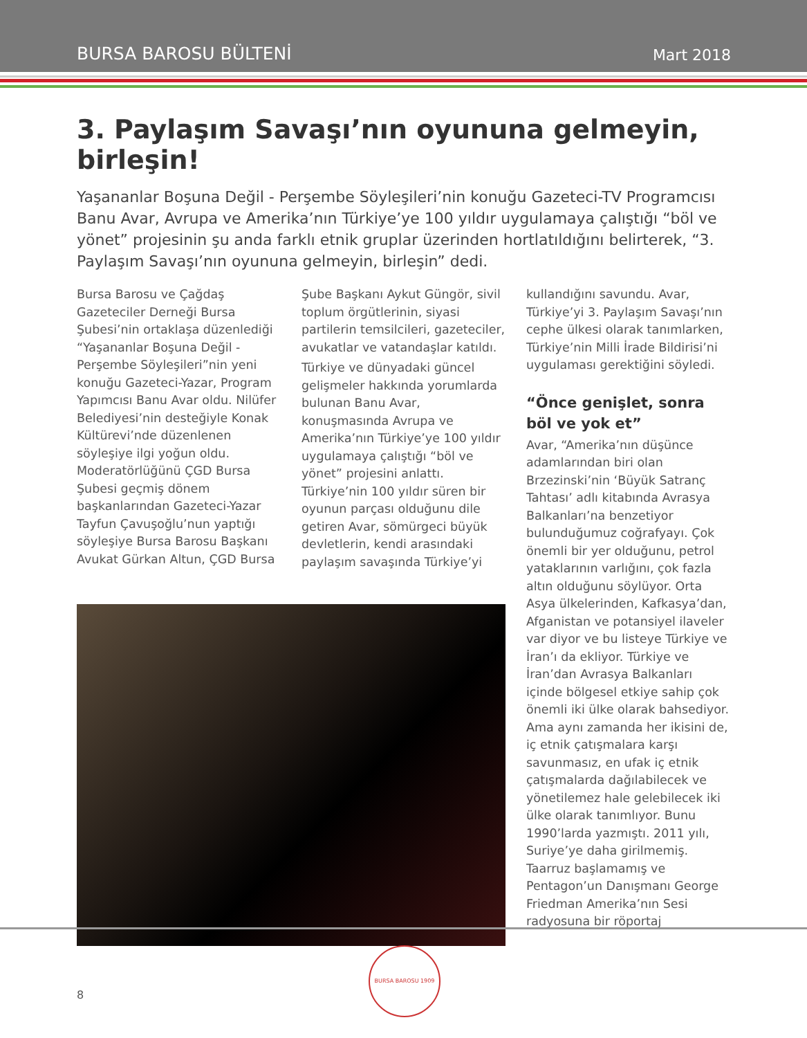BURSA BAROSU BÜLTENİ Mart 2018
3. Paylaşım Savaşı’nın oyununa gelmeyin, birleşin!
Yaşananlar Boşuna Değil - Perşembe Söyleşileri’nin konuğu Gazeteci-TV Programcısı Banu Avar, Avrupa ve Amerika’nın Türkiye’ye 100 yıldır uygulamaya çalıştığı “böl ve yönet” projesinin şu anda farklı etnik gruplar üzerinden hortlatıldığını belirterek, “3. Paylaşım Savaşı’nın oyununa gelmeyin, birleşin” dedi.
Bursa Barosu ve Çağdaş Gazeteciler Derneği Bursa Şubesi’nin ortaklaşa düzenlediği “Yaşananlar Boşuna Değil - Perşembe Söyleşileri”nin yeni konuğu Gazeteci-Yazar, Program Yapımcısı Banu Avar oldu. Nilüfer Belediyesi’nin desteğiyle Konak Kültürevi’nde düzenlenen söyleşiye ilgi yoğun oldu. Moderatörlüğünü ÇGD Bursa Şubesi geçmiş dönem başkanlarından Gazeteci-Yazar Tayfun Çavuşoğlu’nun yaptığı söyleşiye Bursa Barosu Başkanı Avukat Gürkan Altun, ÇGD Bursa
Şube Başkanı Aykut Güngör, sivil toplum örgütlerinin, siyasi partilerin temsilcileri, gazeteciler, avukatlar ve vatandaşlar katıldı.
Türkiye ve dünyadaki güncel gelişmeler hakkında yorumlarda bulunan Banu Avar, konuşmasında Avrupa ve Amerika’nın Türkiye’ye 100 yıldır uygulamaya çalıştığı “böl ve yönet” projesini anlattı. Türkiye’nin 100 yıldır süren bir oyunun parçası olduğunu dile getiren Avar, sömürgeci büyük devletlerin, kendi arasındaki paylaşım savaşında Türkiye’yi
kullandığını savundu. Avar, Türkiye’yi 3. Paylaşım Savaşı’nın cephe ülkesi olarak tanımlarken, Türkiye’nin Milli İrade Bildirisi’ni uygulaması gerektiğini söyledi.
“Önce genişlet, sonra böl ve yok et”
Avar, “Amerika’nın düşünce adamlarından biri olan Brzezinski’nin ‘Büyük Satranç Tahtası’ adlı kitabında Avrasya Balkanları’na benzetiyor bulunduğumuz coğrafyayı. Çok önemli bir yer olduğunu, petrol yataklarının varlığını, çok fazla altın olduğunu söylüyor. Orta Asya ülkelerinden, Kafkasya’dan, Afganistan ve potansiyel ilaveler var diyor ve bu listeye Türkiye ve İran’ı da ekliyor. Türkiye ve İran’dan Avrasya Balkanları içinde bölgesel etkiye sahip çok önemli iki ülke olarak bahsediyor. Ama aynı zamanda her ikisini de, iç etnik çatışmalara karşı savunmasız, en ufak iç etnik çatışmalarda dağılabilecek ve yönetilemez hale gelebilecek iki ülke olarak tanımlıyor. Bunu 1990’larda yazmıştı. 2011 yılı, Suriye’ye daha girilmemiş. Taarruz başlamamış ve Pentagon’un Danışmanı George Friedman Amerika’nın Sesi radyosuna bir röportaj
8
BURSA BAROSU 1909